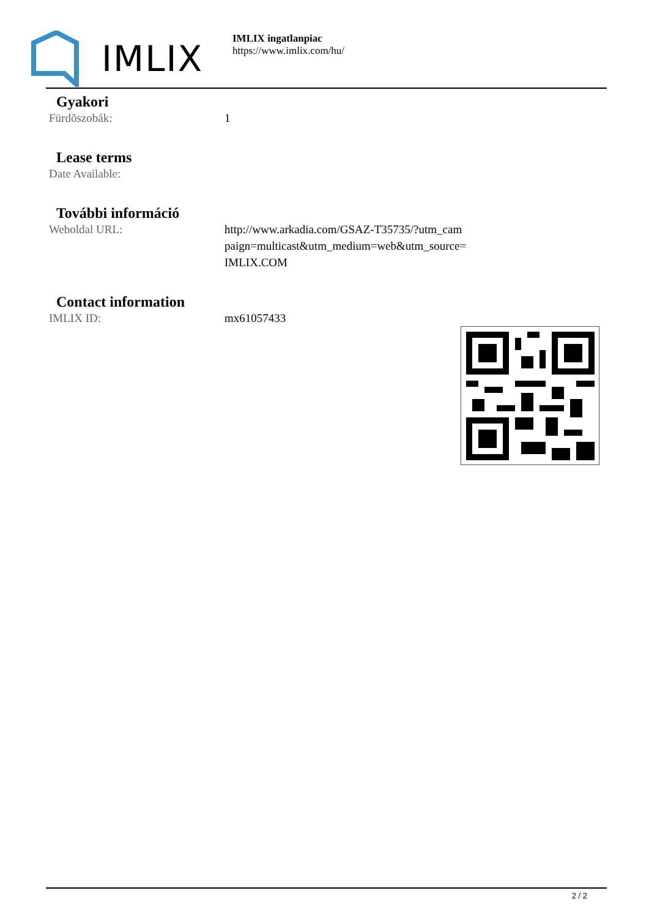IMLIX
IMLIX ingatlanpiac
https://www.imlix.com/hu/
Gyakori
| Fürdõszobák: | 1 |
Lease terms
| Date Available: | |
További információ
| Weboldal URL: | http://www.arkadia.com/GSAZ-T35735/?utm_cam paign=multicast&utm_medium=web&utm_source= IMLIX.COM |
Contact information
| IMLIX ID: | mx61057433 |
2 / 2